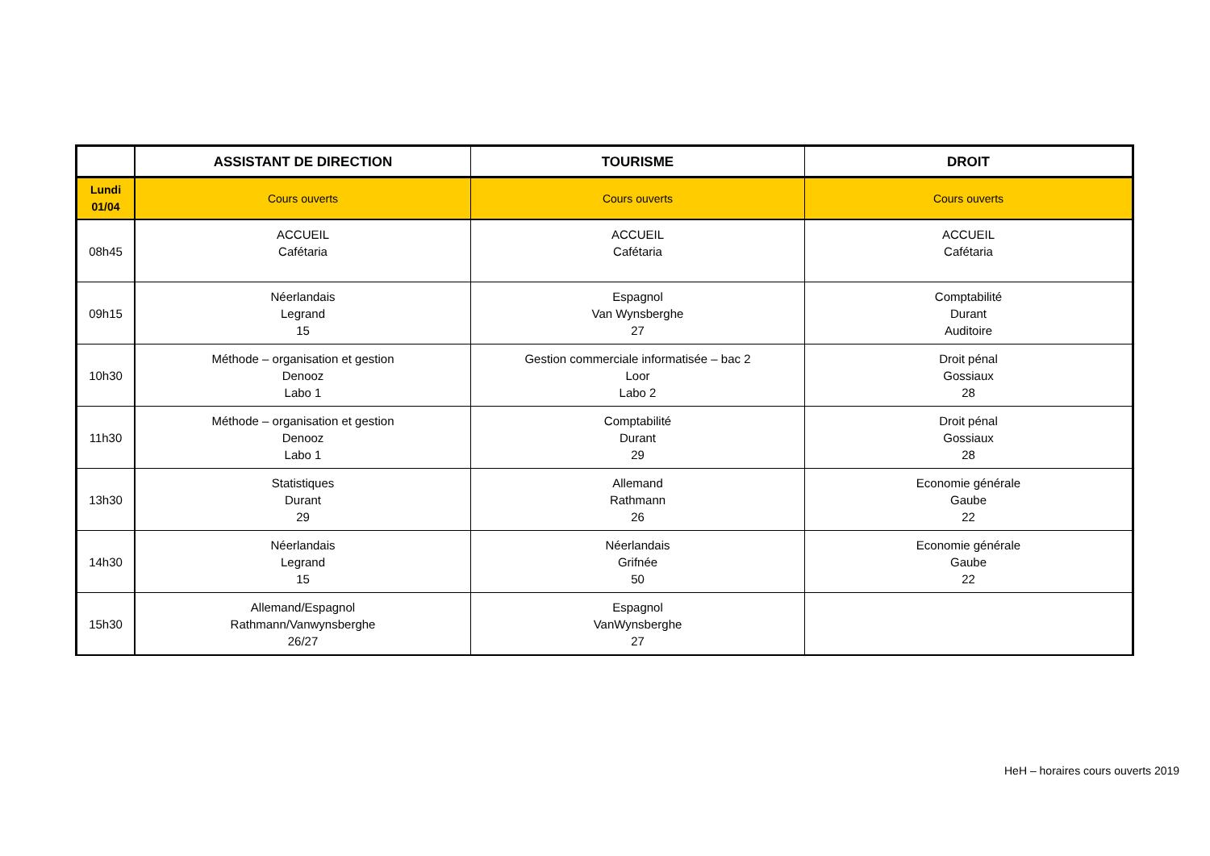| | ASSISTANT DE DIRECTION | TOURISME | DROIT |
| --- | --- | --- | --- |
| Lundi 01/04 | Cours ouverts | Cours ouverts | Cours ouverts |
| 08h45 | ACCUEIL Cafétaria | ACCUEIL Cafétaria | ACCUEIL Cafétaria |
| 09h15 | Néerlandais Legrand 15 | Espagnol Van Wynsberghe 27 | Comptabilité Durant Auditoire |
| 10h30 | Méthode – organisation et gestion Denooz Labo 1 | Gestion commerciale informatisée – bac 2 Loor Labo 2 | Droit pénal Gossiaux 28 |
| 11h30 | Méthode – organisation et gestion Denooz Labo 1 | Comptabilité Durant 29 | Droit pénal Gossiaux 28 |
| 13h30 | Statistiques Durant 29 | Allemand Rathmann 26 | Economie générale Gaube 22 |
| 14h30 | Néerlandais Legrand 15 | Néerlandais Grifnée 50 | Economie générale Gaube 22 |
| 15h30 | Allemand/Espagnol Rathmann/Vanwynsberghe 26/27 | Espagnol VanWynsberghe 27 | |
HeH – horaires cours ouverts 2019